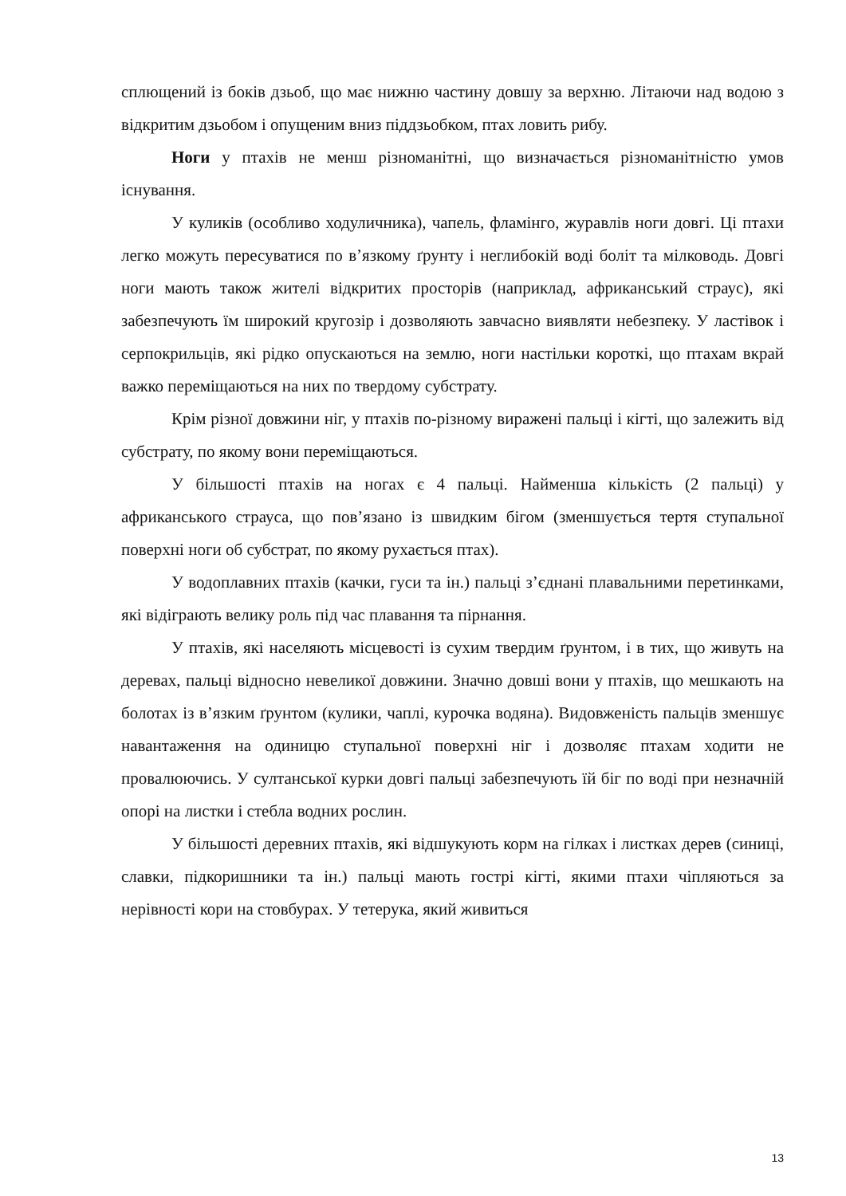сплющений із боків дзьоб, що має нижню частину довшу за верхню. Літаючи над водою з відкритим дзьобом і опущеним вниз піддзьобком, птах ловить рибу.
Ноги у птахів не менш різноманітні, що визначається різноманітністю умов існування.
У куликів (особливо ходуличника), чапель, фламінго, журавлів ноги довгі. Ці птахи легко можуть пересуватися по в’язкому ґрунту і неглибокій воді боліт та мілководь. Довгі ноги мають також жителі відкритих просторів (наприклад, африканський страус), які забезпечують їм широкий кругозір і дозволяють завчасно виявляти небезпеку. У ластівок і серпокрильців, які рідко опускаються на землю, ноги настільки короткі, що птахам вкрай важко переміщаються на них по твердому субстрату.
Крім різної довжини ніг, у птахів по-різному виражені пальці і кігті, що залежить від субстрату, по якому вони переміщаються.
У більшості птахів на ногах є 4 пальці. Найменша кількість (2 пальці) у африканського страуса, що пов’язано із швидким бігом (зменшується тертя ступальної поверхні ноги об субстрат, по якому рухається птах).
У водоплавних птахів (качки, гуси та ін.) пальці з’єднані плавальними перетинками, які відіграють велику роль під час плавання та пірнання.
У птахів, які населяють місцевості із сухим твердим ґрунтом, і в тих, що живуть на деревах, пальці відносно невеликої довжини. Значно довші вони у птахів, що мешкають на болотах із в’язким ґрунтом (кулики, чаплі, курочка водяна). Видовженість пальців зменшує навантаження на одиницю ступальної поверхні ніг і дозволяє птахам ходити не провалюючись. У султанської курки довгі пальці забезпечують їй біг по воді при незначній опорі на листки і стебла водних рослин.
У більшості деревних птахів, які відшукують корм на гілках і листках дерев (синиці, славки, підкоришники та ін.) пальці мають гострі кігті, якими птахи чіпляються за нерівності кори на стовбурах. У тетерука, який живиться
13